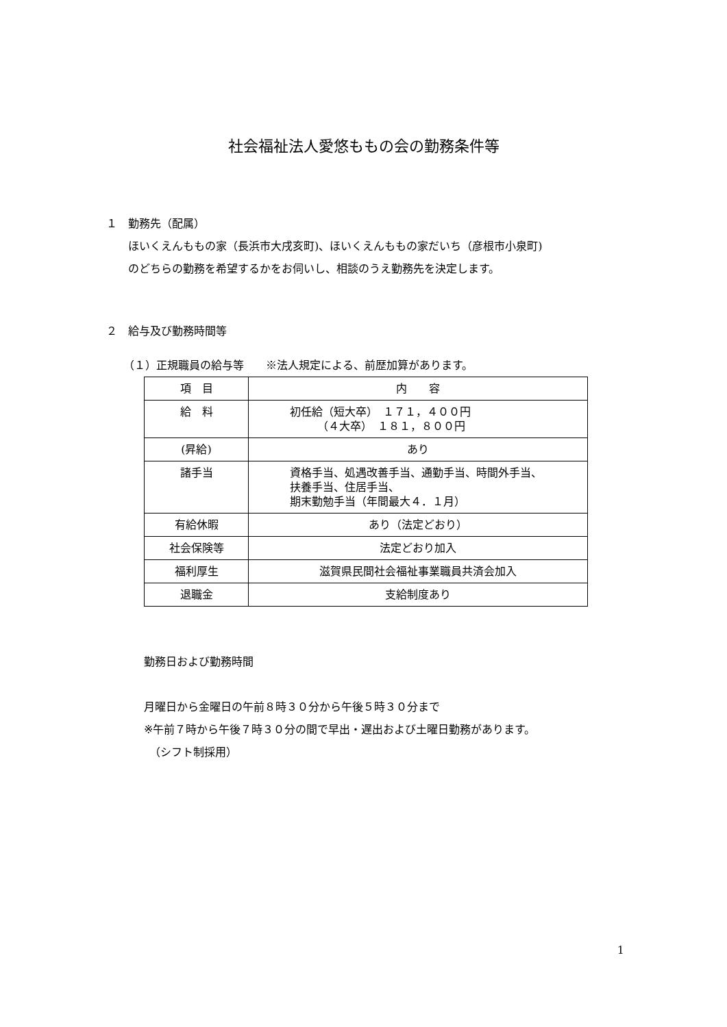社会福祉法人愛悠ももの会の勤務条件等
１　勤務先（配属）
　　ほいくえんももの家（長浜市大戌亥町)、ほいくえんももの家だいち（彦根市小泉町)
　　のどちらの勤務を希望するかをお伺いし、相談のうえ勤務先を決定します。
２　給与及び勤務時間等
（１）正規職員の給与等　　※法人規定による、前歴加算があります。
| 項 目 | 内 容 |
| 給 料 | 初任給（短大卒） １７１，４００円 （４大卒） １８１，８００円 |
| (昇給) | あり |
| 諸手当 | 資格手当、処遇改善手当、通勤手当、時間外手当、 扶養手当、住居手当、 期末勤勉手当（年間最大４．１月） |
| 有給休暇 | あり（法定どおり） |
| 社会保険等 | 法定どおり加入 |
| 福利厚生 | 滋賀県民間社会福祉事業職員共済会加入 |
| 退職金 | 支給制度あり |
勤務日および勤務時間
月曜日から金曜日の午前８時３０分から午後５時３０分まで
※午前７時から午後７時３０分の間で早出・遅出および土曜日勤務があります。
　（シフト制採用）
1